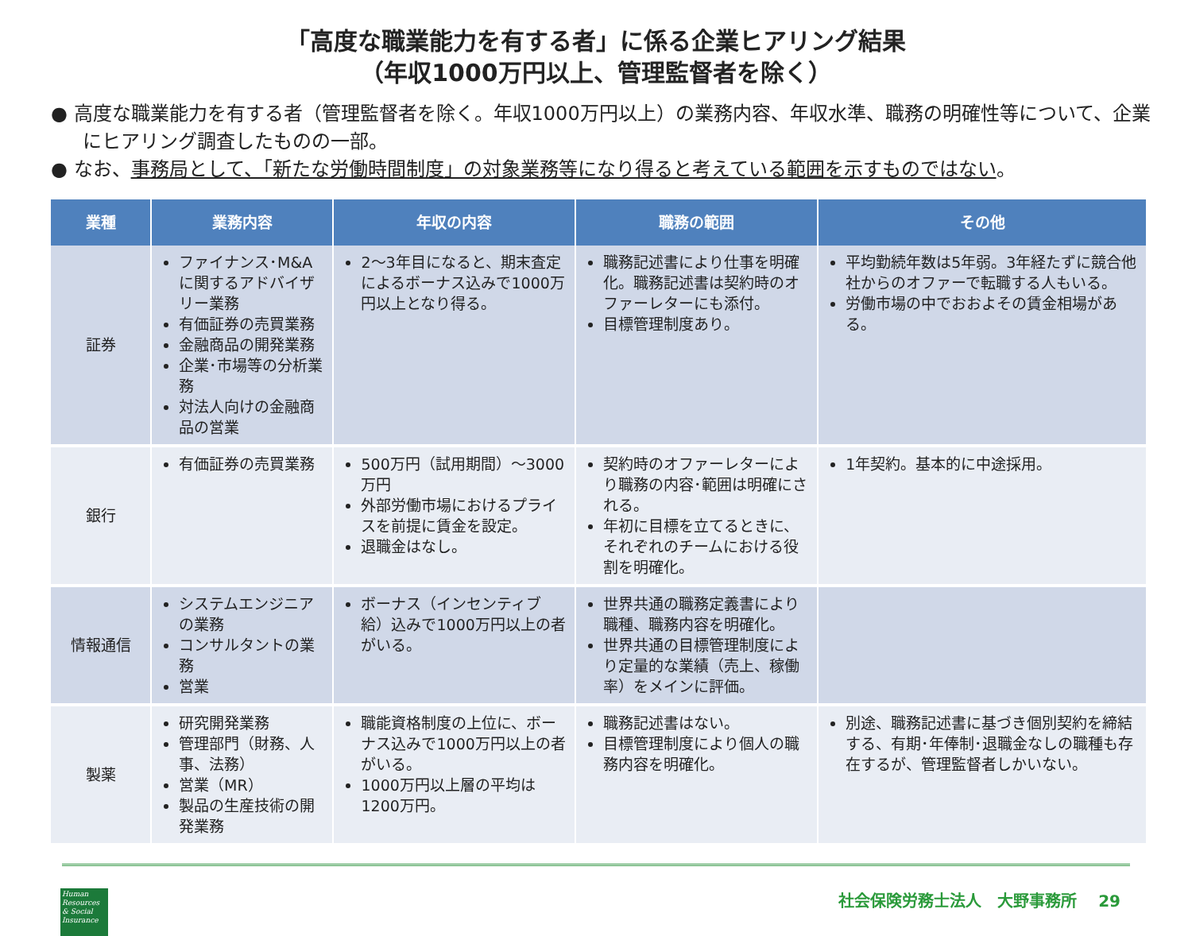「高度な職業能力を有する者」に係る企業ヒアリング結果
（年収1000万円以上、管理監督者を除く）
● 高度な職業能力を有する者（管理監督者を除く。年収1000万円以上）の業務内容、年収水準、職務の明確性等について、企業にヒアリング調査したものの一部。
● なお、事務局として、「新たな労働時間制度」の対象業務等になり得ると考えている範囲を示すものではない。
| 業種 | 業務内容 | 年収の内容 | 職務の範囲 | その他 |
| --- | --- | --- | --- | --- |
| 証券 | ファイナンス･M&Aに関するアドバイザリー業務 有価証券の売買業務 金融商品の開発業務 企業･市場等の分析業務 対法人向けの金融商品の営業 | 2～3年目になると、期末査定によるボーナス込みで1000万円以上となり得る。 | 職務記述書により仕事を明確化。職務記述書は契約時のオファーレターにも添付。 目標管理制度あり。 | 平均勤続年数は5年弱。3年経たずに競合他社からのオファーで転職する人もいる。 労働市場の中でおおよその賃金相場がある。 |
| 銀行 | 有価証券の売買業務 | 500万円（試用期間）～3000万円 外部労働市場におけるプライスを前提に賃金を設定。 退職金はなし。 | 契約時のオファーレターにより職務の内容･範囲は明確にされる。 年初に目標を立てるときに、それぞれのチームにおける役割を明確化。 | 1年契約。基本的に中途採用。 |
| 情報通信 | システムエンジニアの業務 コンサルタントの業務 営業 | ボーナス（インセンティブ給）込みで1000万円以上の者がいる。 | 世界共通の職務定義書により職種、職務内容を明確化。 世界共通の目標管理制度により定量的な業績（売上、稼働率）をメインに評価。 | |
| 製薬 | 研究開発業務 管理部門（財務、人事、法務） 営業（MR） 製品の生産技術の開発業務 | 職能資格制度の上位に、ボーナス込みで1000万円以上の者がいる。 1000万円以上層の平均は1200万円。 | 職務記述書はない。 目標管理制度により個人の職務内容を明確化。 | 別途、職務記述書に基づき個別契約を締結する、有期･年俸制･退職金なしの職種も存在するが、管理監督者しかいない。 |
Human Resources & Social Insurance
社会保険労務士法人　大野事務所　 29